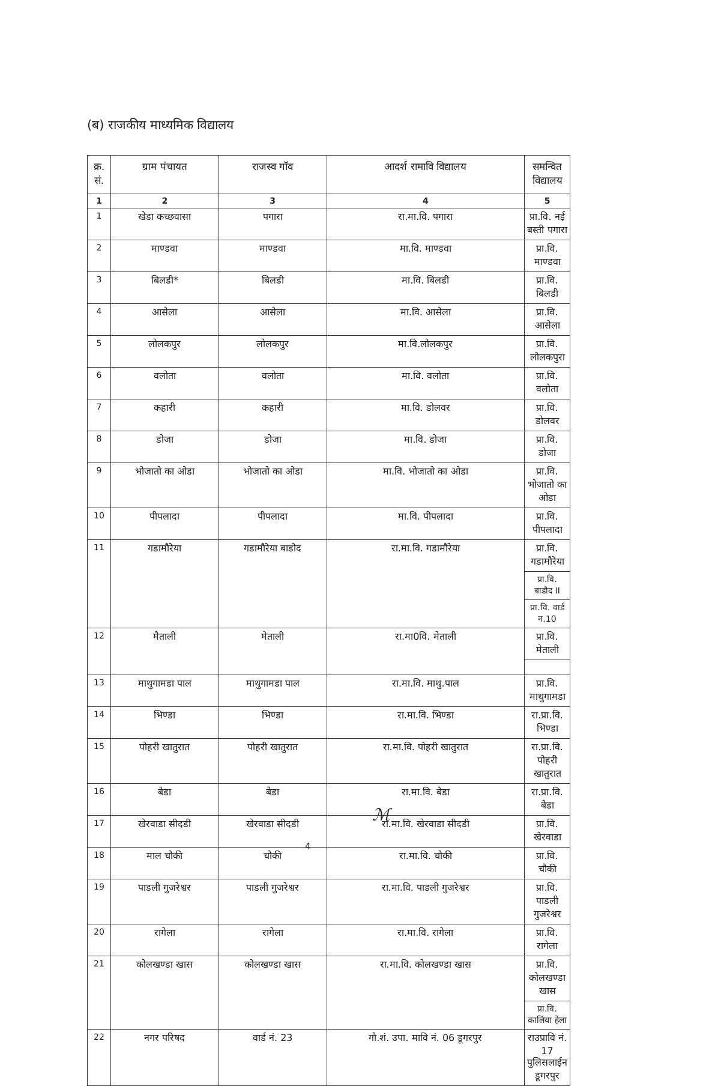(ब) राजकीय माध्यमिक विद्यालय
| क्र. सं. | ग्राम पंचायत | राजस्व गॉव | आदर्श रामावि विद्यालय | समन्वित विद्यालय |
| --- | --- | --- | --- | --- |
| 1 | 2 | 3 | 4 | 5 |
| 1 | खेडा कच्छवासा | पगारा | रा.मा.वि. पगारा | प्रा.वि. नई बस्ती पगारा |
| 2 | माण्डवा | माण्डवा | मा.वि. माण्डवा | प्रा.वि. माण्डवा |
| 3 | बिलडी* | बिलडी | मा.वि. बिलडी | प्रा.वि. बिलडी |
| 4 | आसेला | आसेला | मा.वि. आसेला | प्रा.वि. आसेला |
| 5 | लोलकपुर | लोलकपुर | मा.वि.लोलकपुर | प्रा.वि. लोलकपुरा |
| 6 | वलोता | वलोता | मा.वि. वलोता | प्रा.वि. वलोता |
| 7 | कहारी | कहारी | मा.वि. डोलवर | प्रा.वि. डोलवर |
| 8 | डोजा | डोजा | मा.वि. डोजा | प्रा.वि. डोजा |
| 9 | भोजातो का ओडा | भोजातो का ओडा | मा.वि. भोजातो का ओडा | प्रा.वि. भोजातो का ओडा |
| 10 | पीपलादा | पीपलादा | मा.वि. पीपलादा | प्रा.वि. पीपलादा |
| 11 | गडामौरेया | गडामौरेया बाडोद | रा.मा.वि. गडामौरेया | प्रा.वि. गडामौरेया |
| | | | | प्रा.वि. बाडौद II |
| | | | | प्रा.वि. वार्ड न.10 |
| 12 | मैताली | मेताली | रा.मा0वि. मेताली | प्रा.वि. मेताली |
| 13 | माथुगामडा पाल | माथुगामडा पाल | रा.मा.वि. माथु.पाल | प्रा.वि. माथुगामडा |
| 14 | भिण्डा | भिण्डा | रा.मा.वि. भिण्डा | रा.प्रा.वि. भिण्डा |
| 15 | पोहरी खातुरात | पोहरी खातुरात | रा.मा.वि. पोहरी खातुरात | रा.प्रा.वि. पोहरी खातुरात |
| 16 | बेडा | बेडा | रा.मा.वि. बेडा | रा.प्रा.वि. बेडा |
| 17 | खेरवाडा सीदडी | खेरवाडा सीदडी | रा.मा.वि. खेरवाडा सीदडी | प्रा.वि. खेरवाडा |
| 18 | माल चौकी | चौकी | रा.मा.वि. चौकी | प्रा.वि. चौकी |
| 19 | पाडली गुजरेश्वर | पाडली गुजरेश्वर | रा.मा.वि. पाडली गुजरेश्वर | प्रा.वि. पाडली गुजरेश्वर |
| 20 | रागेला | रागेला | रा.मा.वि. रागेला | प्रा.वि. रागेला |
| 21 | कोलखण्डा खास | कोलखण्डा खास | रा.मा.वि. कोलखण्डा खास | प्रा.वि. कोलखण्डा खास |
| | | | | प्रा.वि. कालिया हेला |
| 22 | नगर परिषद | वार्ड नं. 23 | गौ.शं. उपा. मावि नं. 06 डूगरपुर | राउप्रावि नं. 17 पुलिसलाईन डूगरपुर |
ℳ
4